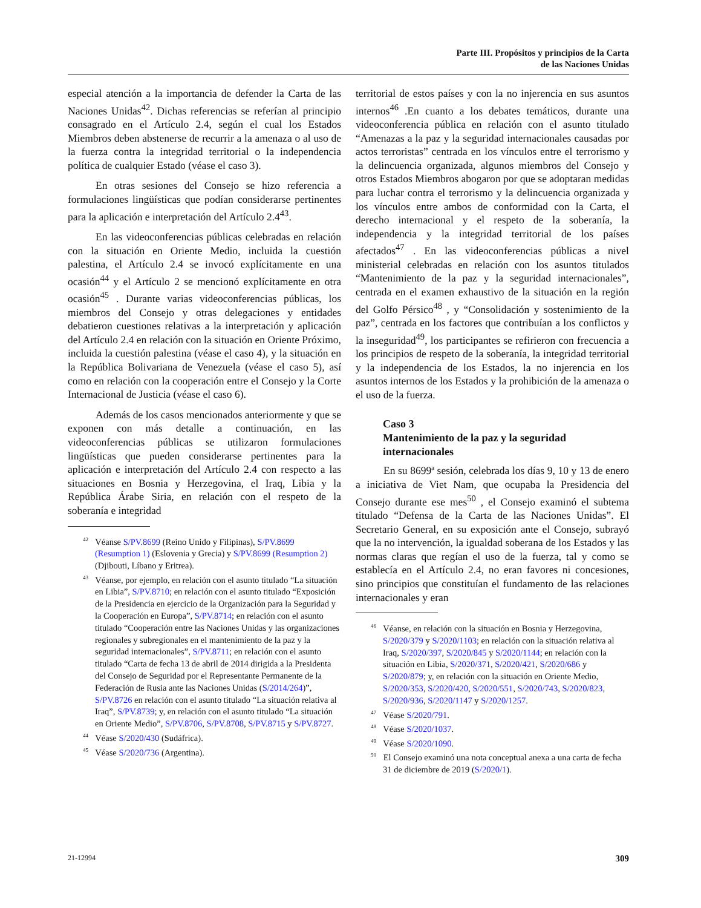Parte III. Propósitos y principios de la Carta
de las Naciones Unidas
especial atención a la importancia de defender la Carta de las Naciones Unidas<sup>42</sup>. Dichas referencias se referían al principio consagrado en el Artículo 2.4, según el cual los Estados Miembros deben abstenerse de recurrir a la amenaza o al uso de la fuerza contra la integridad territorial o la independencia política de cualquier Estado (véase el caso 3).
En otras sesiones del Consejo se hizo referencia a formulaciones lingüísticas que podían considerarse pertinentes para la aplicación e interpretación del Artículo 2.4<sup>43</sup>.
En las videoconferencias públicas celebradas en relación con la situación en Oriente Medio, incluida la cuestión palestina, el Artículo 2.4 se invocó explícitamente en una ocasión<sup>44</sup> y el Artículo 2 se mencionó explícitamente en otra ocasión<sup>45</sup> . Durante varias videoconferencias públicas, los miembros del Consejo y otras delegaciones y entidades debatieron cuestiones relativas a la interpretación y aplicación del Artículo 2.4 en relación con la situación en Oriente Próximo, incluida la cuestión palestina (véase el caso 4), y la situación en la República Bolivariana de Venezuela (véase el caso 5), así como en relación con la cooperación entre el Consejo y la Corte Internacional de Justicia (véase el caso 6).
Además de los casos mencionados anteriormente y que se exponen con más detalle a continuación, en las videoconferencias públicas se utilizaron formulaciones lingüísticas que pueden considerarse pertinentes para la aplicación e interpretación del Artículo 2.4 con respecto a las situaciones en Bosnia y Herzegovina, el Iraq, Libia y la República Árabe Siria, en relación con el respeto de la soberanía e integridad
<sup>42</sup> Véanse S/PV.8699 (Reino Unido y Filipinas), S/PV.8699 (Resumption 1) (Eslovenia y Grecia) y S/PV.8699 (Resumption 2) (Djibouti, Líbano y Eritrea).
<sup>43</sup> Véanse, por ejemplo, en relación con el asunto titulado “La situación en Libia”, S/PV.8710; en relación con el asunto titulado “Exposición de la Presidencia en ejercicio de la Organización para la Seguridad y la Cooperación en Europa”, S/PV.8714; en relación con el asunto titulado “Cooperación entre las Naciones Unidas y las organizaciones regionales y subregionales en el mantenimiento de la paz y la seguridad internacionales”, S/PV.8711; en relación con el asunto titulado “Carta de fecha 13 de abril de 2014 dirigida a la Presidenta del Consejo de Seguridad por el Representante Permanente de la Federación de Rusia ante las Naciones Unidas (S/2014/264)”, S/PV.8726 en relación con el asunto titulado “La situación relativa al Iraq”, S/PV.8739; y, en relación con el asunto titulado “La situación en Oriente Medio”, S/PV.8706, S/PV.8708, S/PV.8715 y S/PV.8727.
<sup>44</sup> Véase S/2020/430 (Sudáfrica).
<sup>45</sup> Véase S/2020/736 (Argentina).
territorial de estos países y con la no injerencia en sus asuntos internos<sup>46</sup> .En cuanto a los debates temáticos, durante una videoconferencia pública en relación con el asunto titulado “Amenazas a la paz y la seguridad internacionales causadas por actos terroristas” centrada en los vínculos entre el terrorismo y la delincuencia organizada, algunos miembros del Consejo y otros Estados Miembros abogaron por que se adoptaran medidas para luchar contra el terrorismo y la delincuencia organizada y los vínculos entre ambos de conformidad con la Carta, el derecho internacional y el respeto de la soberanía, la independencia y la integridad territorial de los países afectados<sup>47</sup> . En las videoconferencias públicas a nivel ministerial celebradas en relación con los asuntos titulados “Mantenimiento de la paz y la seguridad internacionales”, centrada en el examen exhaustivo de la situación en la región del Golfo Pérsico<sup>48</sup> , y “Consolidación y sostenimiento de la paz”, centrada en los factores que contribuían a los conflictos y la inseguridad<sup>49</sup>, los participantes se refirieron con frecuencia a los principios de respeto de la soberanía, la integridad territorial y la independencia de los Estados, la no injerencia en los asuntos internos de los Estados y la prohibición de la amenaza o el uso de la fuerza.
Caso 3
Mantenimiento de la paz y la seguridad internacionales
En su 8699ª sesión, celebrada los días 9, 10 y 13 de enero a iniciativa de Viet Nam, que ocupaba la Presidencia del Consejo durante ese mes<sup>50</sup> , el Consejo examinó el subtema titulado “Defensa de la Carta de las Naciones Unidas”. El Secretario General, en su exposición ante el Consejo, subrayó que la no intervención, la igualdad soberana de los Estados y las normas claras que regían el uso de la fuerza, tal y como se establecía en el Artículo 2.4, no eran favores ni concesiones, sino principios que constituían el fundamento de las relaciones internacionales y eran
<sup>46</sup> Véanse, en relación con la situación en Bosnia y Herzegovina, S/2020/379 y S/2020/1103; en relación con la situación relativa al Iraq, S/2020/397, S/2020/845 y S/2020/1144; en relación con la situación en Libia, S/2020/371, S/2020/421, S/2020/686 y S/2020/879; y, en relación con la situación en Oriente Medio, S/2020/353, S/2020/420, S/2020/551, S/2020/743, S/2020/823, S/2020/936, S/2020/1147 y S/2020/1257.
<sup>47</sup> Véase S/2020/791.
<sup>48</sup> Véase S/2020/1037.
<sup>49</sup> Véase S/2020/1090.
<sup>50</sup> El Consejo examinó una nota conceptual anexa a una carta de fecha 31 de diciembre de 2019 (S/2020/1).
21-12994 309